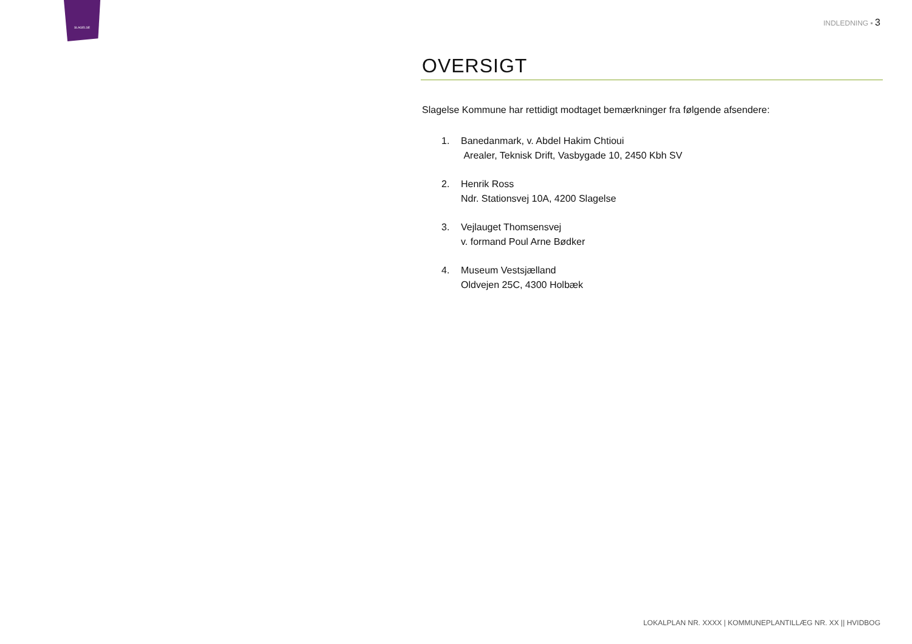SLAGELSE
INDLEDNING ▪ 3
OVERSIGT
Slagelse Kommune har rettidigt modtaget bemærkninger fra følgende afsendere:
1. Banedanmark, v. Abdel Hakim Chtioui
Arealer, Teknisk Drift, Vasbygade 10, 2450 Kbh SV
2. Henrik Ross
Ndr. Stationsvej 10A, 4200 Slagelse
3. Vejlauget Thomsensvej
v. formand Poul Arne Bødker
4. Museum Vestsjælland
Oldvejen 25C, 4300 Holbæk
LOKALPLAN NR. XXXX | KOMMUNEPLANTILLÆG NR. XX || HVIDBOG